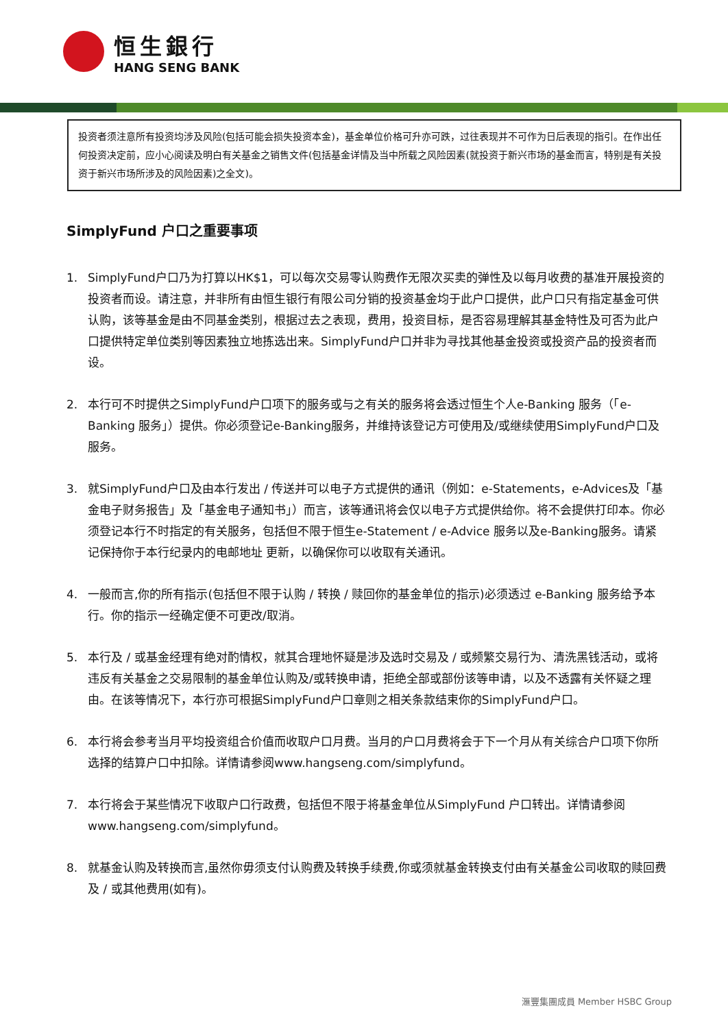恒生銀行
HANG SENG BANK
投资者须注意所有投资均涉及风险(包括可能会损失投资本金)，基金单位价格可升亦可跌，过往表现并不可作为日后表现的指引。在作出任何投资决定前，应小心阅读及明白有关基金之销售文件(包括基金详情及当中所载之风险因素(就投资于新兴市场的基金而言，特别是有关投资于新兴市场所涉及的风险因素)之全文)。
SimplyFund 户口之重要事项
1. SimplyFund户口乃为打算以HK$1，可以每次交易零认购费作无限次买卖的弹性及以每月收费的基准开展投资的投资者而设。请注意，并非所有由恒生银行有限公司分销的投资基金均于此户口提供，此户口只有指定基金可供认购，该等基金是由不同基金类别，根据过去之表现，费用，投资目标，是否容易理解其基金特性及可否为此户口提供特定单位类别等因素独立地拣选出来。SimplyFund户口并非为寻找其他基金投资或投资产品的投资者而设。
2. 本行可不时提供之SimplyFund户口项下的服务或与之有关的服务将会透过恒生个人e-Banking 服务（「e-Banking 服务」）提供。你必须登记e-Banking服务，并维持该登记方可使用及/或继续使用SimplyFund户口及服务。
3. 就SimplyFund户口及由本行发出 / 传送并可以电子方式提供的通讯（例如：e-Statements，e-Advices及「基金电子财务报告」及「基金电子通知书」）而言，该等通讯将会仅以电子方式提供给你。将不会提供打印本。你必须登记本行不时指定的有关服务，包括但不限于恒生e-Statement / e-Advice 服务以及e-Banking服务。请紧记保持你于本行纪录内的电邮地址 更新，以确保你可以收取有关通讯。
4. 一般而言,你的所有指示(包括但不限于认购 / 转换 / 赎回你的基金单位的指示)必须透过 e-Banking 服务给予本行。你的指示一经确定便不可更改/取消。
5. 本行及 / 或基金经理有绝对酌情权，就其合理地怀疑是涉及选时交易及 / 或频繁交易行为、清洗黑钱活动，或将违反有关基金之交易限制的基金单位认购及/或转换申请，拒绝全部或部份该等申请，以及不透露有关怀疑之理由。在该等情况下，本行亦可根据SimplyFund户口章则之相关条款结束你的SimplyFund户口。
6. 本行将会参考当月平均投资组合价值而收取户口月费。当月的户口月费将会于下一个月从有关综合户口项下你所选择的结算户口中扣除。详情请参阅www.hangseng.com/simplyfund。
7. 本行将会于某些情况下收取户口行政费，包括但不限于将基金单位从SimplyFund 户口转出。详情请参阅www.hangseng.com/simplyfund。
8. 就基金认购及转换而言,虽然你毋须支付认购费及转换手续费,你或须就基金转换支付由有关基金公司收取的赎回费及 / 或其他费用(如有)。
滙豐集團成員 Member HSBC Group